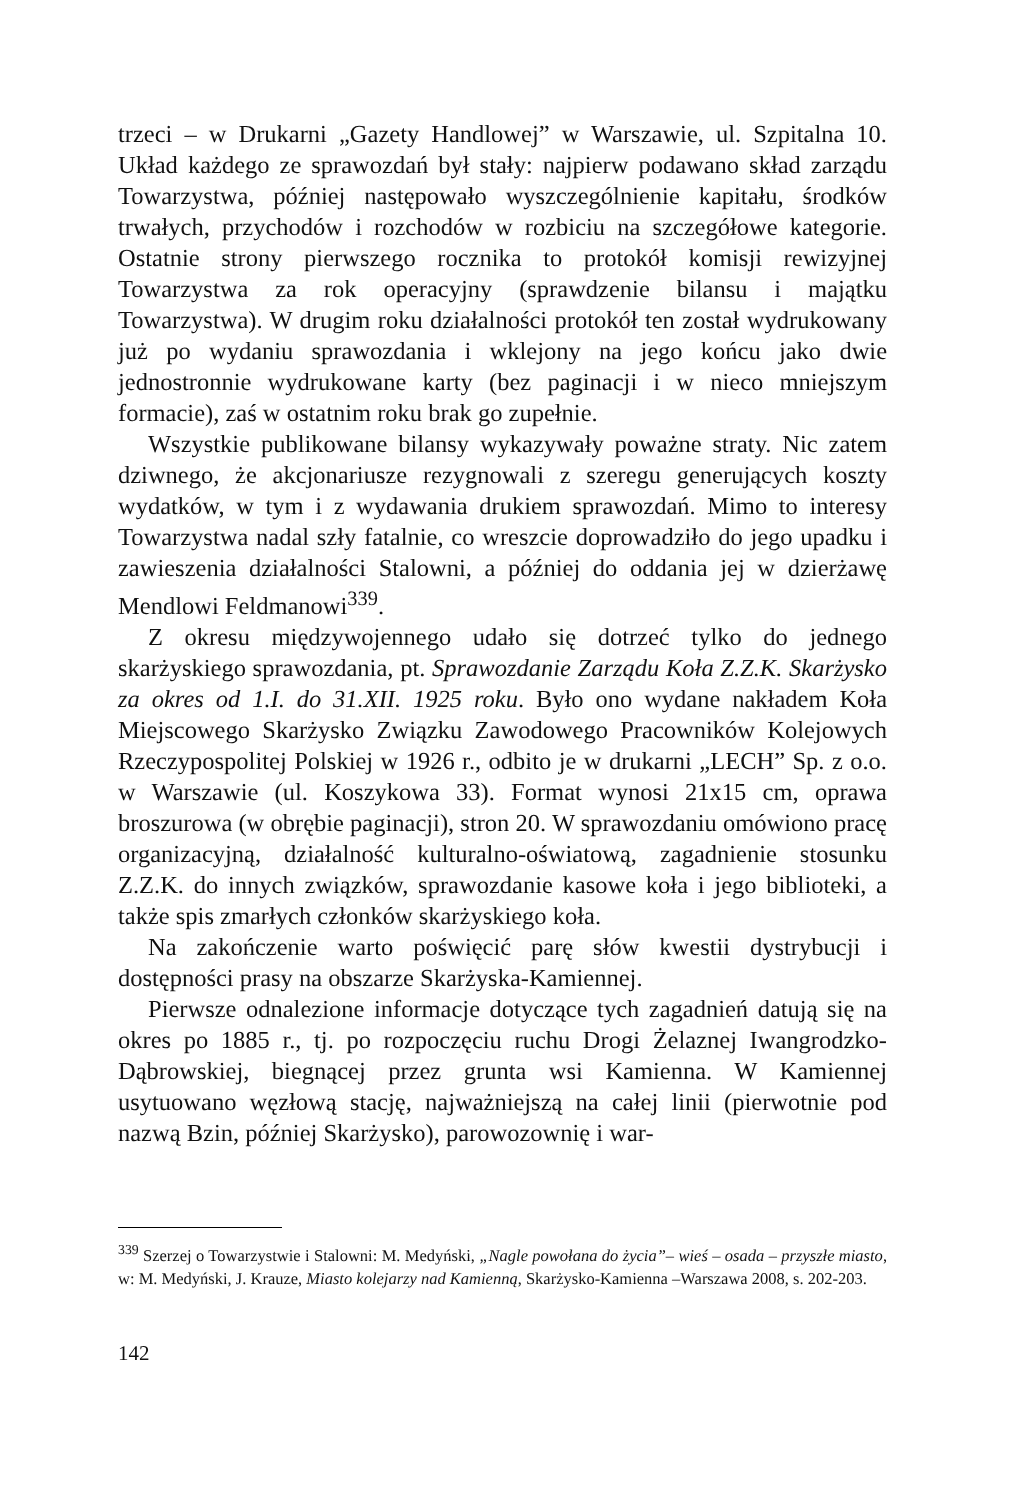trzeci – w Drukarni „Gazety Handlowej” w Warszawie, ul. Szpitalna 10. Układ każdego ze sprawozdań był stały: najpierw podawano skład zarządu Towarzystwa, później następowało wyszczególnienie kapitału, środków trwałych, przychodów i rozchodów w rozbiciu na szczegółowe kategorie. Ostatnie strony pierwszego rocznika to protokół komisji rewizyjnej Towarzystwa za rok operacyjny (sprawdzenie bilansu i majątku Towarzystwa). W drugim roku działalności protokół ten został wydrukowany już po wydaniu sprawozdania i wklejony na jego końcu jako dwie jednostronnie wydrukowane karty (bez paginacji i w nieco mniejszym formacie), zaś w ostatnim roku brak go zupełnie.
Wszystkie publikowane bilansy wykazywały poważne straty. Nic zatem dziwnego, że akcjonariusze rezygnowali z szeregu generujących koszty wydatków, w tym i z wydawania drukiem sprawozdań. Mimo to interesy Towarzystwa nadal szły fatalnie, co wreszcie doprowadziło do jego upadku i zawieszenia działalności Stalowni, a później do oddania jej w dzierżawę Mendlowi Feldmanowi<sup>339</sup>.
Z okresu międzywojennego udało się dotrzeć tylko do jednego skarżyskiego sprawozdania, pt. Sprawozdanie Zarządu Koła Z.Z.K. Skarżysko za okres od 1.I. do 31.XII. 1925 roku. Było ono wydane nakładem Koła Miejscowego Skarżysko Związku Zawodowego Pracowników Kolejowych Rzeczypospolitej Polskiej w 1926 r., odbito je w drukarni „LECH” Sp. z o.o. w Warszawie (ul. Koszykowa 33). Format wynosi 21x15 cm, oprawa broszurowa (w obrębie paginacji), stron 20. W sprawozdaniu omówiono pracę organizacyjną, działalność kulturalno-oświatową, zagadnienie stosunku Z.Z.K. do innych związków, sprawozdanie kasowe koła i jego biblioteki, a także spis zmarłych członków skarżyskiego koła.
Na zakończenie warto poświęcić parę słów kwestii dystrybucji i dostępności prasy na obszarze Skarżyska-Kamiennej.
Pierwsze odnalezione informacje dotyczące tych zagadnień datują się na okres po 1885 r., tj. po rozpoczęciu ruchu Drogi Żelaznej Iwangrodzko-Dąbrowskiej, biegnącej przez grunta wsi Kamienna. W Kamiennej usytuowano węzłową stację, najważniejszą na całej linii (pierwotnie pod nazwą Bzin, później Skarżysko), parowozownię i war-
<sup>339</sup> Szerzej o Towarzystwie i Stalowni: M. Medyński, „Nagle powołana do życia”– wieś – osada – przyszłe miasto, w: M. Medyński, J. Krauze, Miasto kolejarzy nad Kamienną, Skarżysko-Kamienna –Warszawa 2008, s. 202-203.
142